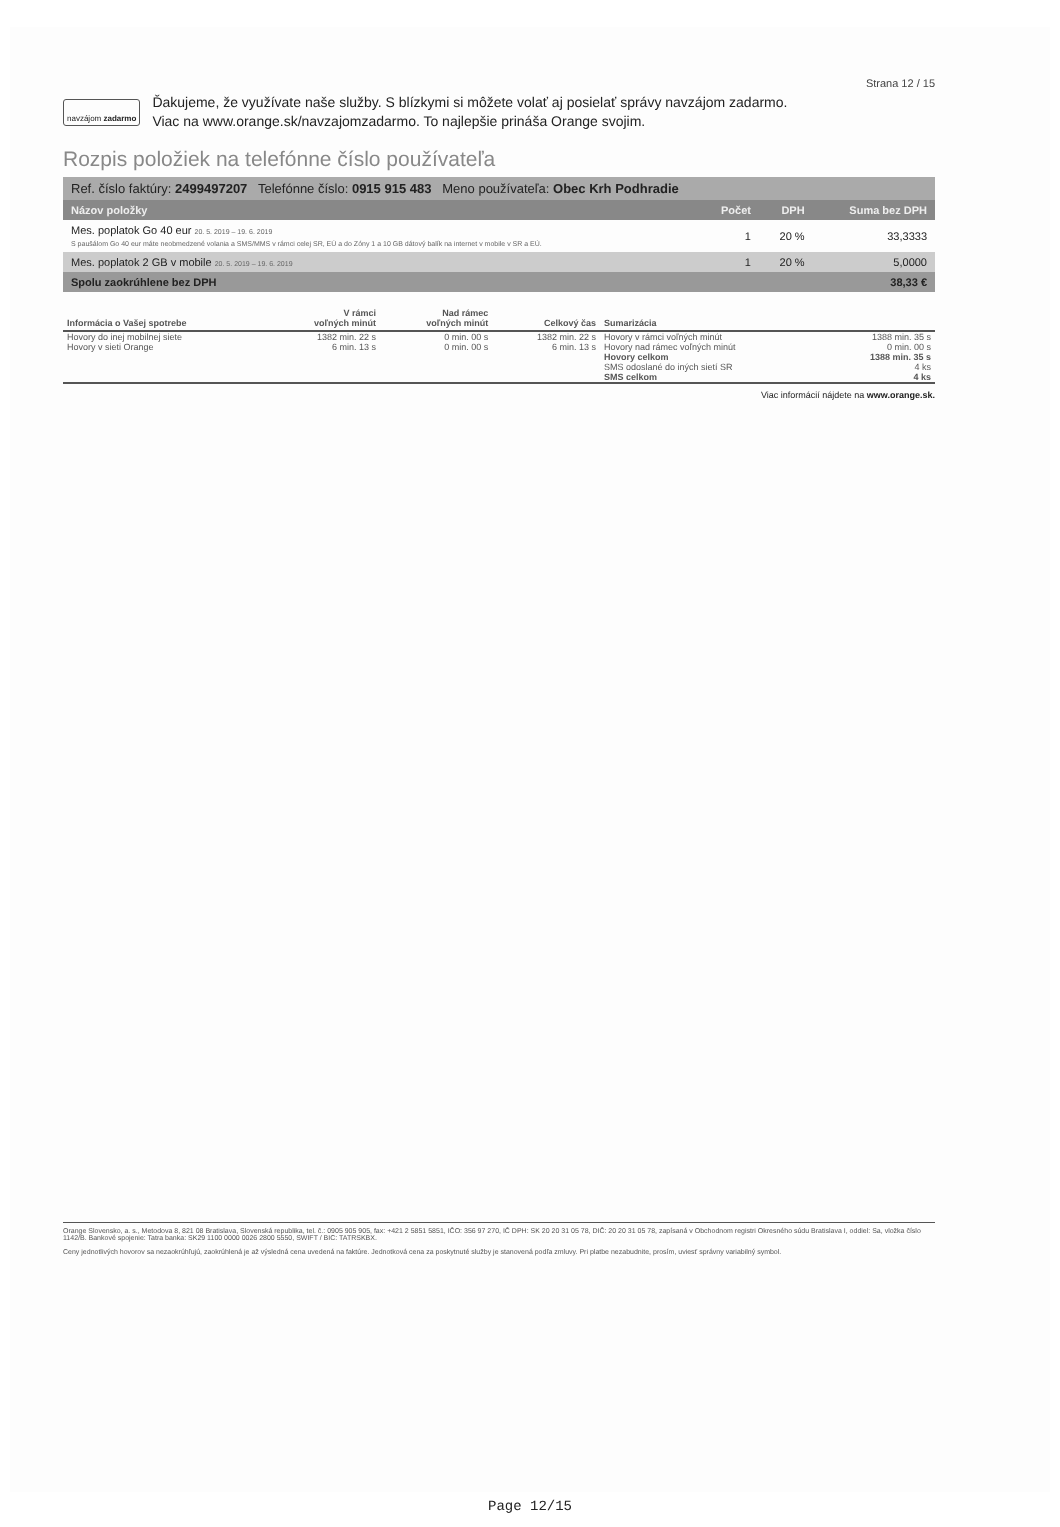Strana 12 / 15
navzájom zadarmo
Ďakujeme, že využívate naše služby. S blízkymi si môžete volať aj posielať správy navzájom zadarmo.
Viac na www.orange.sk/navzajomzadarmo. To najlepšie prináša Orange svojim.
Rozpis položiek na telefónne číslo používateľa
Ref. číslo faktúry: 2499497207 Telefónne číslo: 0915 915 483 Meno používateľa: Obec Krh Podhradie
| Názov položky | Počet | DPH | Suma bez DPH |
| --- | --- | --- | --- |
| Mes. poplatok Go 40 eur 20. 5. 2019 – 19. 6. 2019 S paušálom Go 40 eur máte neobmedzené volania a SMS/MMS v rámci celej SR, EÚ a do Zóny 1 a 10 GB dátový balík na internet v mobile v SR a EÚ. | 1 | 20 % | 33,3333 |
| Mes. poplatok 2 GB v mobile 20. 5. 2019 – 19. 6. 2019 | 1 | 20 % | 5,0000 |
| Spolu zaokrúhlene bez DPH | | | 38,33 € |
| Informácia o Vašej spotrebe | V rámci voľných minút | Nad rámec voľných minút | Celkový čas | Sumarizácia | |
| --- | --- | --- | --- | --- | --- |
| Hovory do inej mobilnej siete | 1382 min. 22 s | 0 min. 00 s | 1382 min. 22 s | Hovory v rámci voľných minút | 1388 min. 35 s |
| Hovory v sieti Orange | 6 min. 13 s | 0 min. 00 s | 6 min. 13 s | Hovory nad rámec voľných minút | 0 min. 00 s |
| | | | | Hovory celkom | 1388 min. 35 s |
| | | | | SMS odoslané do iných sietí SR | 4 ks |
| | | | | SMS celkom | 4 ks |
Viac informácií nájdete na www.orange.sk.
Orange Slovensko, a. s., Metodova 8, 821 08 Bratislava, Slovenská republika, tel. č.: 0905 905 905, fax: +421 2 5851 5851, IČO: 356 97 270, IČ DPH: SK 20 20 31 05 78, DIČ: 20 20 31 05 78, zapísaná v Obchodnom registri Okresného súdu Bratislava I, oddiel: Sa, vložka číslo 1142/B. Bankové spojenie: Tatra banka: SK29 1100 0000 0026 2800 5550, SWIFT / BIC: TATRSKBX.
Ceny jednotlivých hovorov sa nezaokrúhľujú, zaokrúhlená je až výsledná cena uvedená na faktúre. Jednotková cena za poskytnuté služby je stanovená podľa zmluvy. Pri platbe nezabudnite, prosím, uviesť správny variabilný symbol.
Page 12/15